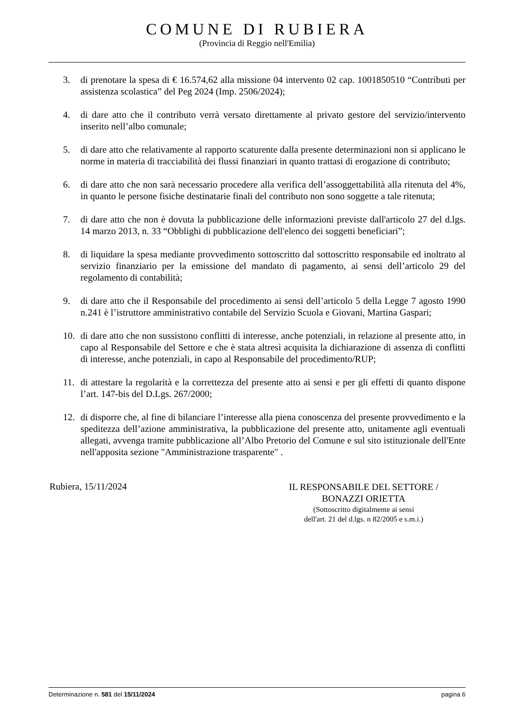COMUNE DI RUBIERA
(Provincia di Reggio nell'Emilia)
3. di prenotare la spesa di € 16.574,62 alla missione 04 intervento 02 cap. 1001850510 “Contributi per assistenza scolastica” del Peg 2024 (Imp. 2506/2024);
4. di dare atto che il contributo verrà versato direttamente al privato gestore del servizio/intervento inserito nell’albo comunale;
5. di dare atto che relativamente al rapporto scaturente dalla presente determinazioni non si applicano le norme in materia di tracciabilità dei flussi finanziari in quanto trattasi di erogazione di contributo;
6. di dare atto che non sarà necessario procedere alla verifica dell’assoggettabilità alla ritenuta del 4%, in quanto le persone fisiche destinatarie finali del contributo non sono soggette a tale ritenuta;
7. di dare atto che non è dovuta la pubblicazione delle informazioni previste dall'articolo 27 del d.lgs. 14 marzo 2013, n. 33 “Obblighi di pubblicazione dell'elenco dei soggetti beneficiari”;
8. di liquidare la spesa mediante provvedimento sottoscritto dal sottoscritto responsabile ed inoltrato al servizio finanziario per la emissione del mandato di pagamento, ai sensi dell’articolo 29 del regolamento di contabilità;
9. di dare atto che il Responsabile del procedimento ai sensi dell’articolo 5 della Legge 7 agosto 1990 n.241 è l’istruttore amministrativo contabile del Servizio Scuola e Giovani, Martina Gaspari;
10. di dare atto che non sussistono conflitti di interesse, anche potenziali, in relazione al presente atto, in capo al Responsabile del Settore e che è stata altresì acquisita la dichiarazione di assenza di conflitti di interesse, anche potenziali, in capo al Responsabile del procedimento/RUP;
11. di attestare la regolarità e la correttezza del presente atto ai sensi e per gli effetti di quanto dispone l’art. 147-bis del D.Lgs. 267/2000;
12. di disporre che, al fine di bilanciare l’interesse alla piena conoscenza del presente provvedimento e la speditezza dell’azione amministrativa, la pubblicazione del presente atto, unitamente agli eventuali allegati, avvenga tramite pubblicazione all’Albo Pretorio del Comune e sul sito istituzionale dell'Ente nell'apposita sezione "Amministrazione trasparente" .
Rubiera, 15/11/2024
IL RESPONSABILE DEL SETTORE /
BONAZZI ORIETTA
(Sottoscritto digitalmente ai sensi
dell'art. 21 del d.lgs. n 82/2005 e s.m.i.)
Determinazione n. 581 del 15/11/2024 pagina 6